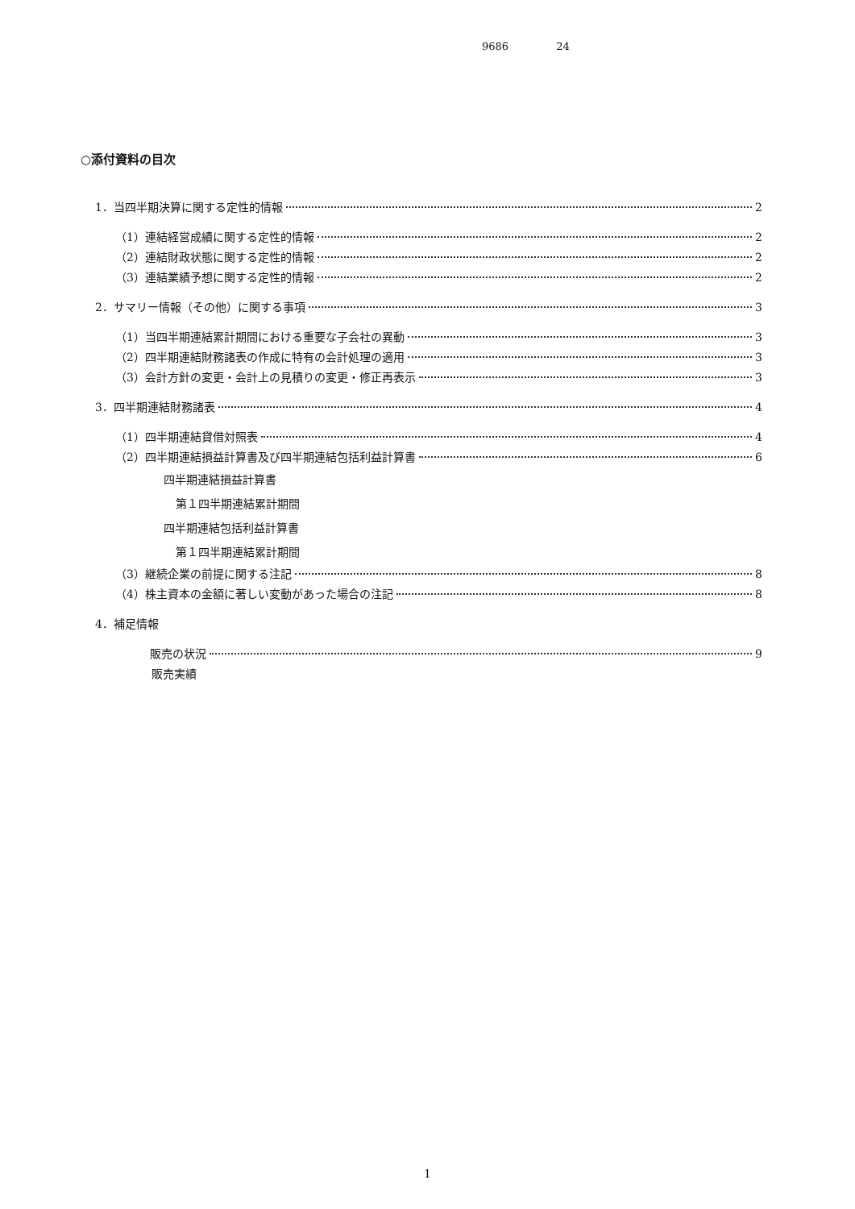9686 24
○添付資料の目次
1．当四半期決算に関する定性的情報 2
（1）連結経営成績に関する定性的情報 2
（2）連結財政状態に関する定性的情報 2
（3）連結業績予想に関する定性的情報 2
2．サマリー情報（その他）に関する事項 3
（1）当四半期連結累計期間における重要な子会社の異動 3
（2）四半期連結財務諸表の作成に特有の会計処理の適用 3
（3）会計方針の変更・会計上の見積りの変更・修正再表示 3
3．四半期連結財務諸表 4
（1）四半期連結貸借対照表 4
（2）四半期連結損益計算書及び四半期連結包括利益計算書 6
四半期連結損益計算書
第１四半期連結累計期間
四半期連結包括利益計算書
第１四半期連結累計期間
（3）継続企業の前提に関する注記 8
（4）株主資本の金額に著しい変動があった場合の注記 8
4．補足情報
販売の状況 9
販売実績
1